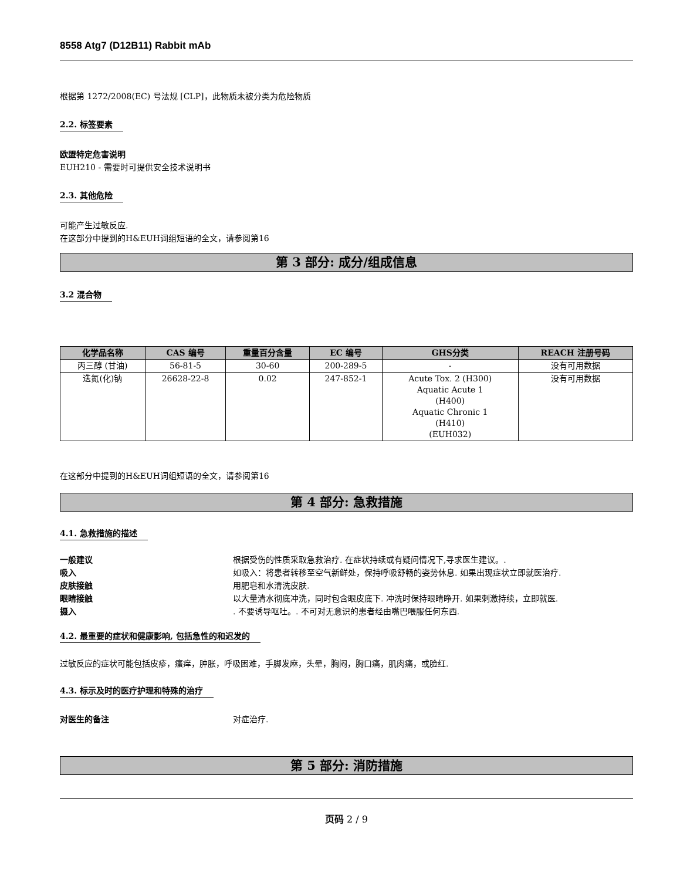8558 Atg7 (D12B11) Rabbit mAb
根据第 1272/2008(EC) 号法规 [CLP]，此物质未被分类为危险物质
2.2. 标签要素
欧盟特定危害说明
EUH210 - 需要时可提供安全技术说明书
2.3. 其他危险
可能产生过敏反应.
在这部分中提到的H&EUH词组短语的全文，请参阅第16
第 3 部分: 成分/组成信息
3.2 混合物
| 化学品名称 | CAS 编号 | 重量百分含量 | EC 编号 | GHS分类 | REACH 注册号码 |
| --- | --- | --- | --- | --- | --- |
| 丙三醇 (甘油) | 56-81-5 | 30-60 | 200-289-5 | - | 没有可用数据 |
| 迭氮(化)钠 | 26628-22-8 | 0.02 | 247-852-1 | Acute Tox. 2 (H300) Aquatic Acute 1 (H400) Aquatic Chronic 1 (H410) (EUH032) | 没有可用数据 |
在这部分中提到的H&EUH词组短语的全文，请参阅第16
第 4 部分: 急救措施
4.1. 急救措施的描述
一般建议 根据受伤的性质采取急救治疗. 在症状持续或有疑问情况下,寻求医生建议。.
吸入 如吸入：将患者转移至空气新鲜处，保持呼吸舒畅的姿势休息. 如果出现症状立即就医治疗.
皮肤接触 用肥皂和水清洗皮肤.
眼睛接触 以大量清水彻底冲洗，同时包含眼皮底下. 冲洗时保持眼睛睁开. 如果刺激持续，立即就医.
摄入. 不要诱导呕吐。. 不可对无意识的患者经由嘴巴喂服任何东西.
4.2. 最重要的症状和健康影响, 包括急性的和迟发的
过敏反应的症状可能包括皮疹，瘙痒，肿胀，呼吸困难，手脚发麻，头晕，胸闷，胸口痛，肌肉痛，或脸红.
4.3. 标示及时的医疗护理和特殊的治疗
对医生的备注 对症治疗.
第 5 部分: 消防措施
页码 2 / 9